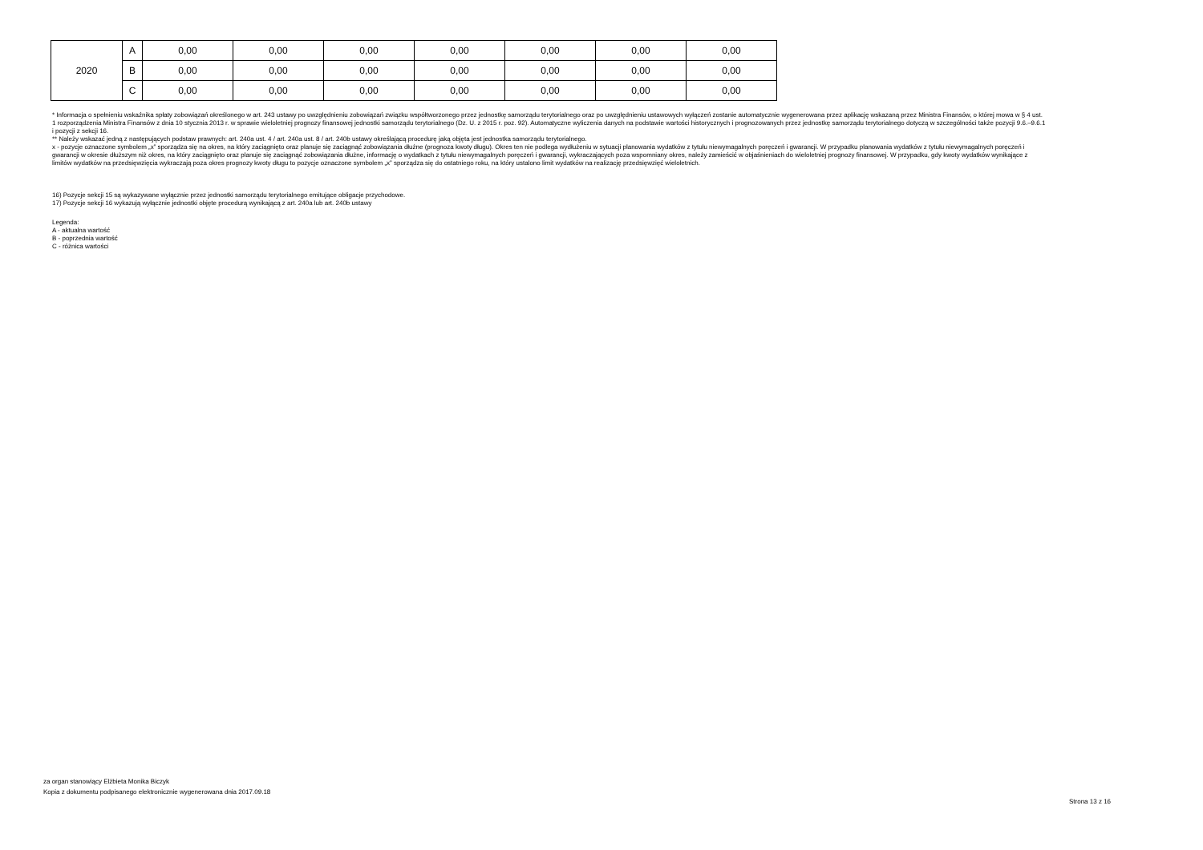| 2020 | A | 0,00 | 0,00 | 0,00 | 0,00 | 0,00 | 0,00 | 0,00 |
| | B | 0,00 | 0,00 | 0,00 | 0,00 | 0,00 | 0,00 | 0,00 |
| | C | 0,00 | 0,00 | 0,00 | 0,00 | 0,00 | 0,00 | 0,00 |
* Informacja o spełnieniu wskaźnika spłaty zobowiązań określonego w art. 243 ustawy po uwzględnieniu zobowiązań związku współtworzonego przez jednostkę samorządu terytorialnego oraz po uwzględnieniu ustawowych wyłączeń zostanie automatycznie wygenerowana przez aplikację wskazaną przez Ministra Finansów, o której mowa w § 4 ust. 1 rozporządzenia Ministra Finansów z dnia 10 stycznia 2013 r. w sprawie wieloletniej prognozy finansowej jednostki samorządu terytorialnego (Dz. U. z 2015 r. poz. 92). Automatyczne wyliczenia danych na podstawie wartości historycznych i prognozowanych przez jednostkę samorządu terytorialnego dotyczą w szczególności także pozycji 9.6.–9.6.1 i pozycji z sekcji 16.
** Należy wskazać jedną z następujących podstaw prawnych: art. 240a ust. 4 / art. 240a ust. 8 / art. 240b ustawy określającą procedurę jaką objęta jest jednostka samorządu terytorialnego.
x - pozycje oznaczone symbolem „x” sporządza się na okres, na który zaciągnięto oraz planuje się zaciągnąć zobowiązania dłużne (prognoza kwoty długu). Okres ten nie podlega wydłużeniu w sytuacji planowania wydatków z tytułu niewymagalnych poręczeń i gwarancji. W przypadku planowania wydatków z tytułu niewymagalnych poręczeń i gwarancji w okresie dłuższym niż okres, na który zaciągnięto oraz planuje się zaciągnąć zobowiązania dłużne, informację o wydatkach z tytułu niewymagalnych poręczeń i gwarancji, wykraczających poza wspomniany okres, należy zamieścić w objaśnieniach do wieloletniej prognozy finansowej. W przypadku, gdy kwoty wydatków wynikające z limitów wydatków na przedsięwzięcia wykraczają poza okres prognozy kwoty długu to pozycje oznaczone symbolem „x” sporządza się do ostatniego roku, na który ustalono limit wydatków na realizację przedsięwzięć wieloletnich.
16) Pozycje sekcji 15 są wykazywane wyłącznie przez jednostki samorządu terytorialnego emitujące obligacje przychodowe.
17) Pozycje sekcji 16 wykazują wyłącznie jednostki objęte procedurą wynikającą z art. 240a lub art. 240b ustawy
Legenda:
A - aktualna wartość
B - poprzednia wartość
C - różnica wartości
za organ stanowiący Elżbieta Monika Biczyk
Kopia z dokumentu podpisanego elektronicznie wygenerowana dnia 2017.09.18
Strona 13 z 16